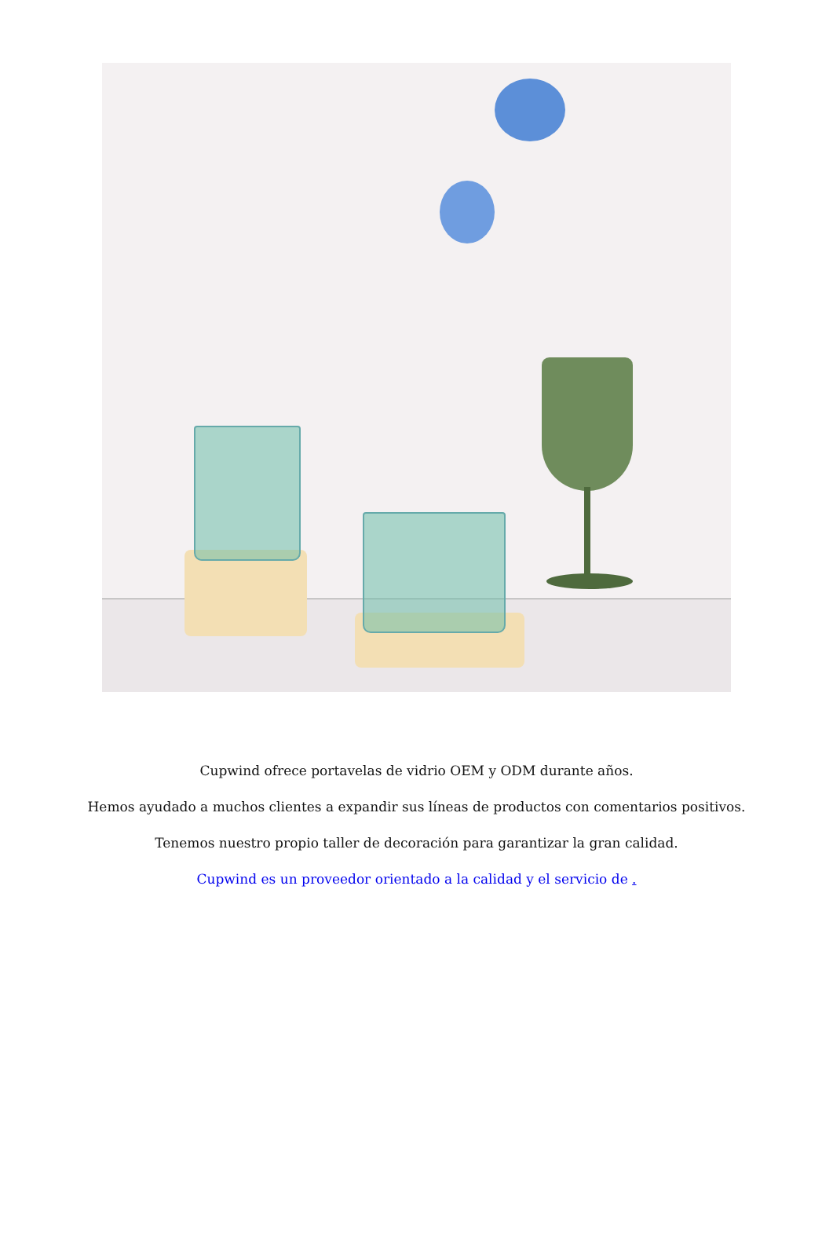Cupwind ofrece portavelas de vidrio OEM y ODM durante años.
Hemos ayudado a muchos clientes a expandir sus líneas de productos con comentarios positivos.
Tenemos nuestro propio taller de decoración para garantizar la gran calidad.
Cupwind es un proveedor orientado a la calidad y el servicio de .